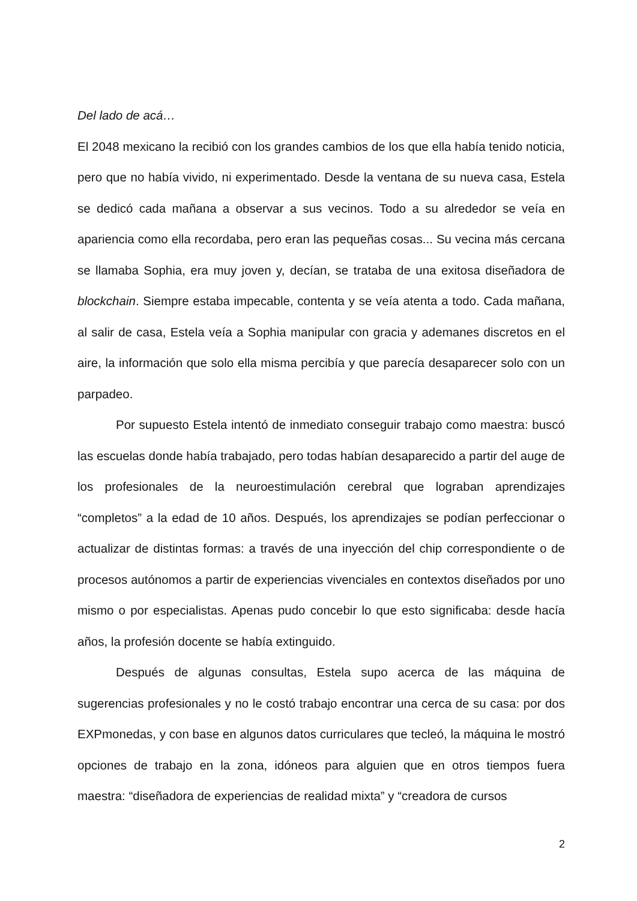Del lado de acá…
El 2048 mexicano la recibió con los grandes cambios de los que ella había tenido noticia, pero que no había vivido, ni experimentado. Desde la ventana de su nueva casa, Estela se dedicó cada mañana a observar a sus vecinos. Todo a su alrededor se veía en apariencia como ella recordaba, pero eran las pequeñas cosas... Su vecina más cercana se llamaba Sophia, era muy joven y, decían, se trataba de una exitosa diseñadora de blockchain. Siempre estaba impecable, contenta y se veía atenta a todo. Cada mañana, al salir de casa, Estela veía a Sophia manipular con gracia y ademanes discretos en el aire, la información que solo ella misma percibía y que parecía desaparecer solo con un parpadeo.
Por supuesto Estela intentó de inmediato conseguir trabajo como maestra: buscó las escuelas donde había trabajado, pero todas habían desaparecido a partir del auge de los profesionales de la neuroestimulación cerebral que lograban aprendizajes “completos” a la edad de 10 años. Después, los aprendizajes se podían perfeccionar o actualizar de distintas formas: a través de una inyección del chip correspondiente o de procesos autónomos a partir de experiencias vivenciales en contextos diseñados por uno mismo o por especialistas. Apenas pudo concebir lo que esto significaba: desde hacía años, la profesión docente se había extinguido.
Después de algunas consultas, Estela supo acerca de las máquina de sugerencias profesionales y no le costó trabajo encontrar una cerca de su casa: por dos EXPmonedas, y con base en algunos datos curriculares que tecleó, la máquina le mostró opciones de trabajo en la zona, idóneos para alguien que en otros tiempos fuera maestra: “diseñadora de experiencias de realidad mixta” y “creadora de cursos
2